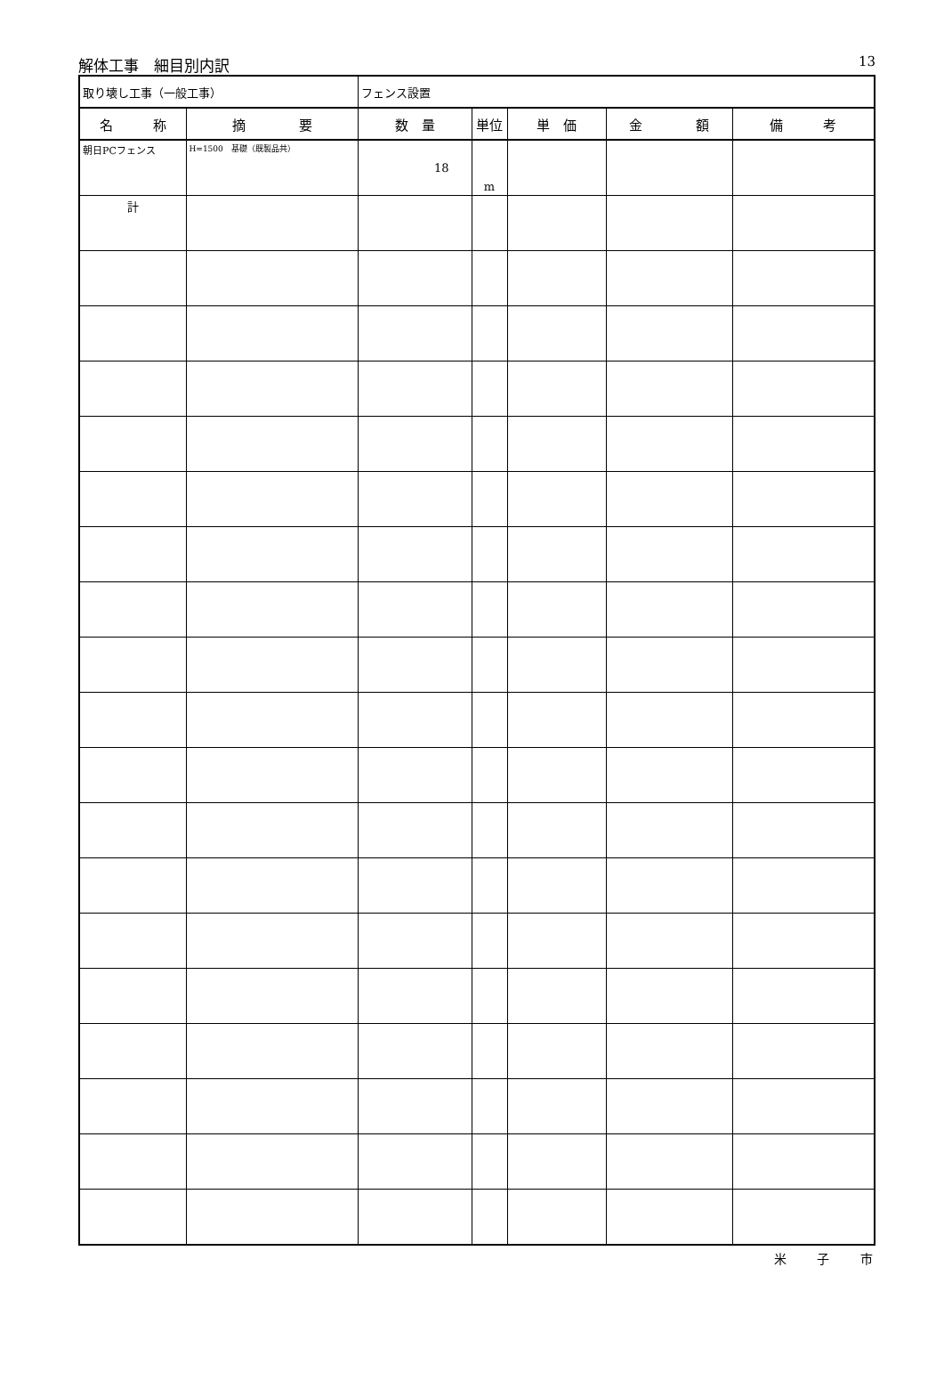解体工事　細目別内訳 13
| 取り壊し工事（一般工事） | | フェンス設置 | | | | |
| 名 称 | 摘 要 | 数 量 | 単位 | 単 価 | 金 額 | 備 考 |
| 朝日PCフェンス | H=1500 基礎（既製品共） | 18 | m | | | |
| 計 | | | | | | |
米 子 市